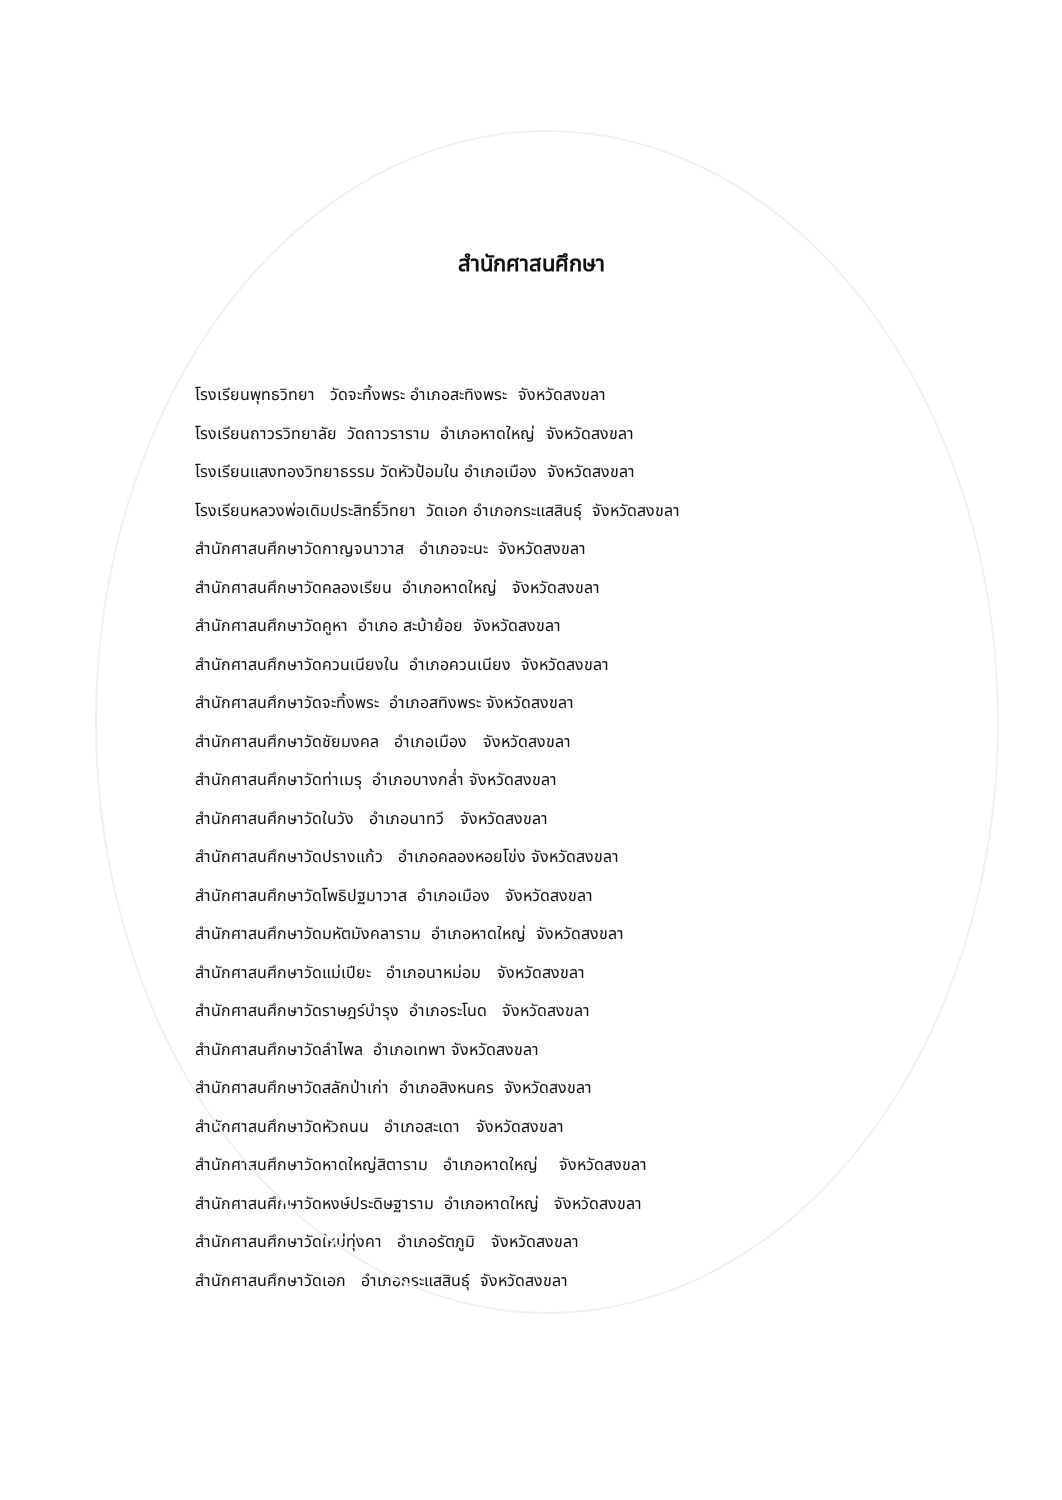สำนักศาสนศึกษา
โรงเรียนพุทธวิทยา วัดจะทิ้งพระ อำเภอสะทิงพระ จังหวัดสงขลา
โรงเรียนถาวรวิทยาลัย วัดถาวราราม อำเภอหาดใหญ่ จังหวัดสงขลา
โรงเรียนแสงทองวิทยาธรรม วัดหัวป้อมใน อำเภอเมือง จังหวัดสงขลา
โรงเรียนหลวงพ่อเดิมประสิทธิ์วิทยา วัดเอก อำเภอกระแสสินธุ์ จังหวัดสงขลา
สำนักศาสนศึกษาวัดกาญจนาวาส อำเภอจะนะ จังหวัดสงขลา
สำนักศาสนศึกษาวัดคลองเรียน อำเภอหาดใหญ่ จังหวัดสงขลา
สำนักศาสนศึกษาวัดคูหา อำเภอ สะบ้าย้อย จังหวัดสงขลา
สำนักศาสนศึกษาวัดควนเนียงใน อำเภอควนเนียง จังหวัดสงขลา
สำนักศาสนศึกษาวัดจะทิ้งพระ อำเภอสทิงพระ จังหวัดสงขลา
สำนักศาสนศึกษาวัดชัยมงคล อำเภอเมือง จังหวัดสงขลา
สำนักศาสนศึกษาวัดท่าเมรุ อำเภอบางกล่ำ จังหวัดสงขลา
สำนักศาสนศึกษาวัดในวัง อำเภอนาทวี จังหวัดสงขลา
สำนักศาสนศึกษาวัดปรางแก้ว อำเภอคลองหอยโข่ง จังหวัดสงขลา
สำนักศาสนศึกษาวัดโพธิปฐมาวาส อำเภอเมือง จังหวัดสงขลา
สำนักศาสนศึกษาวัดมหัตมังคลาราม อำเภอหาดใหญ่ จังหวัดสงขลา
สำนักศาสนศึกษาวัดแม่เปียะ อำเภอนาหม่อม จังหวัดสงขลา
สำนักศาสนศึกษาวัดราษฎร์บำรุง อำเภอระโนด จังหวัดสงขลา
สำนักศาสนศึกษาวัดลำไพล อำเภอเทพา จังหวัดสงขลา
สำนักศาสนศึกษาวัดสลักป่าเก่า อำเภอสิงหนคร จังหวัดสงขลา
สำนักศาสนศึกษาวัดหัวถนน อำเภอสะเดา จังหวัดสงขลา
สำนักศาสนศึกษาวัดหาดใหญ่สิตาราม อำเภอหาดใหญ่ จังหวัดสงขลา
สำนักศาสนศึกษาวัดหงษ์ประดิษฐาราม อำเภอหาดใหญ่ จังหวัดสงขลา
สำนักศาสนศึกษาวัดใหม่ทุ่งคา อำเภอรัตภูมิ จังหวัดสงขลา
สำนักศาสนศึกษาวัดเอก อำเภอกระแสสินธุ์ จังหวัดสงขลา